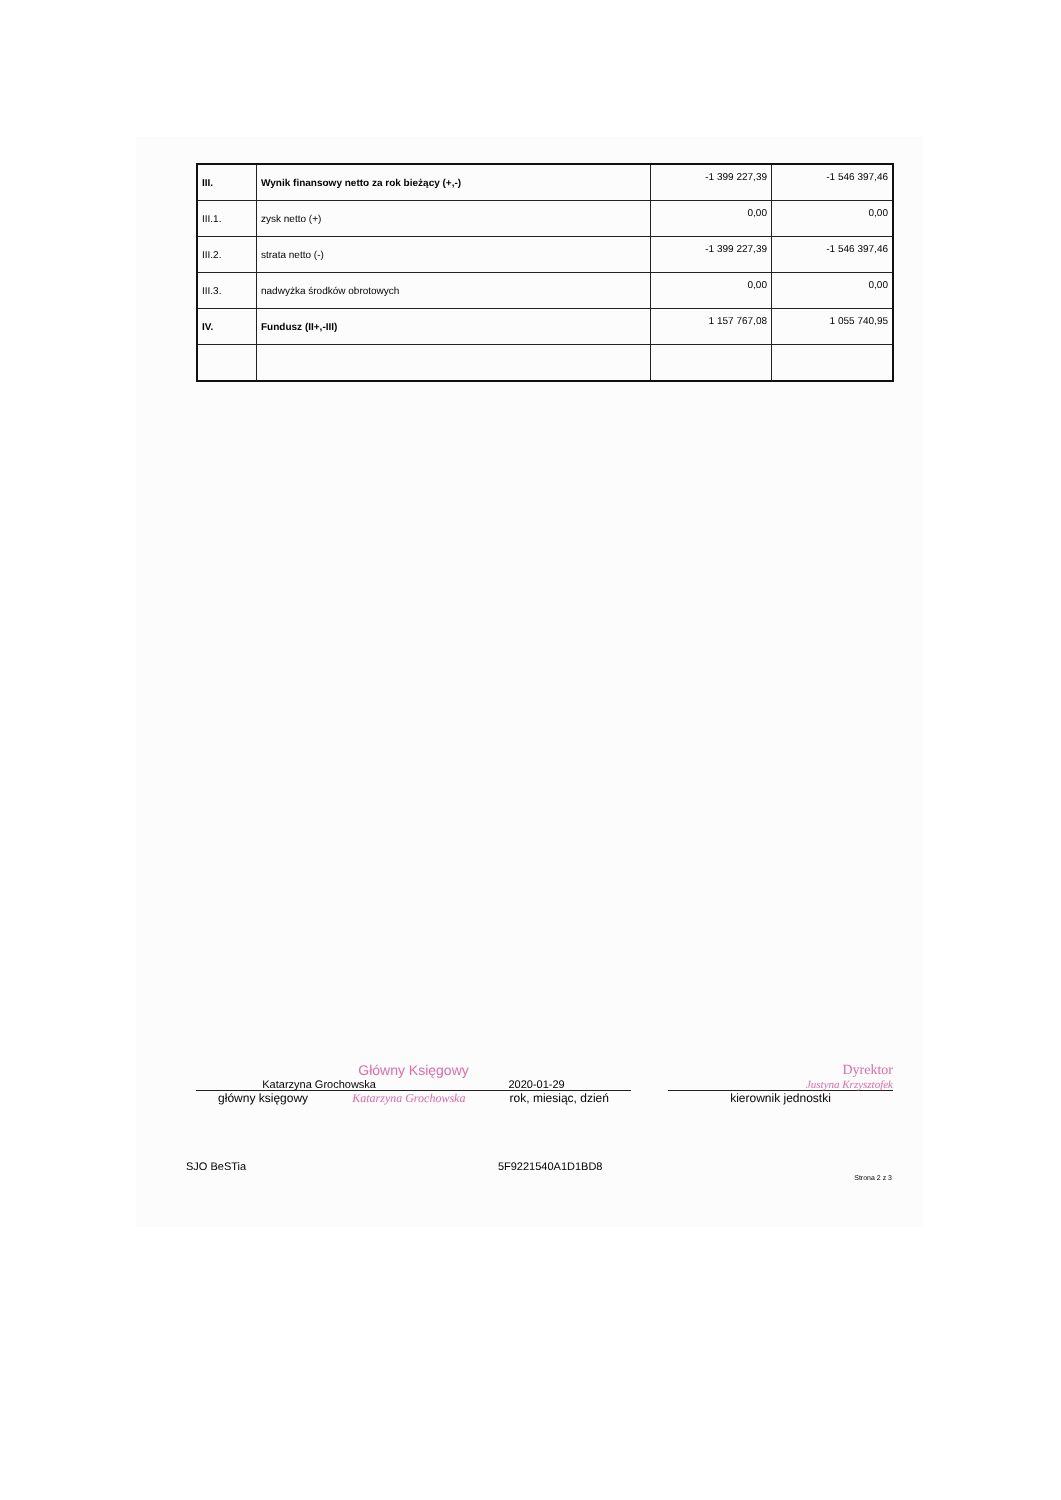| III. | Wynik finansowy netto za rok bieżący (+,-) | -1 399 227,39 | -1 546 397,46 |
| III.1. | zysk netto (+) | 0,00 | 0,00 |
| III.2. | strata netto (-) | -1 399 227,39 | -1 546 397,46 |
| III.3. | nadwyżka środków obrotowych | 0,00 | 0,00 |
| IV. | Fundusz (II+,-III) | 1 157 767,08 | 1 055 740,95 |
Główny Księgowy
Katarzyna Grochowska 2020-01-29
główny księgowy Katarzyna Grochowska rok, miesiąc, dzień
Dyrektor
Justyna Krzysztofek
kierownik jednostki
SJO BeSTia 5F9221540A1D1BD8 Strona 2 z 3